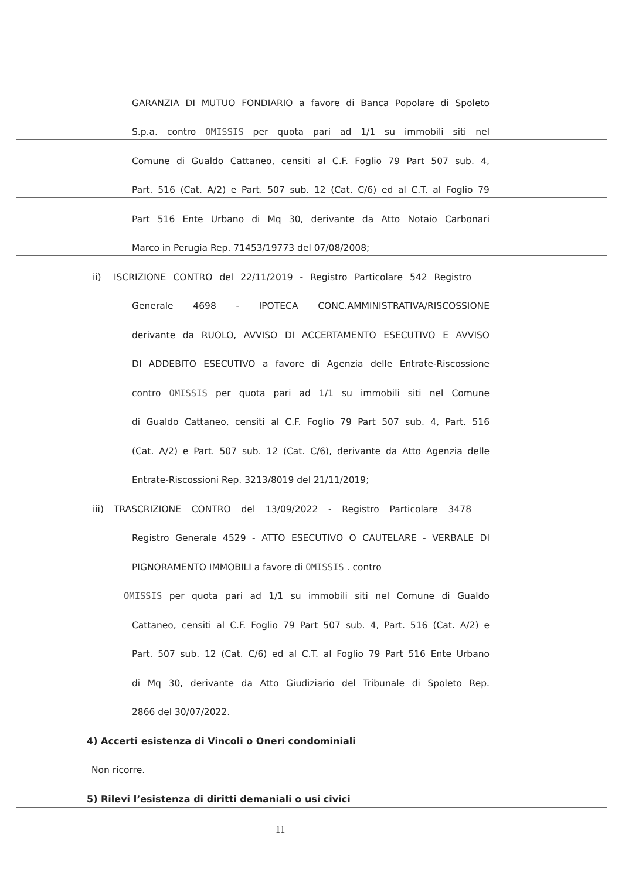GARANZIA DI MUTUO FONDIARIO a favore di Banca Popolare di Spoleto
S.p.a. contro OMISSIS per quota pari ad 1/1 su immobili siti nel
Comune di Gualdo Cattaneo, censiti al C.F. Foglio 79 Part 507 sub. 4,
Part. 516 (Cat. A/2) e Part. 507 sub. 12 (Cat. C/6) ed al C.T. al Foglio 79
Part 516 Ente Urbano di Mq 30, derivante da Atto Notaio Carbonari
Marco in Perugia Rep. 71453/19773 del 07/08/2008;
ii)
ISCRIZIONE CONTRO del 22/11/2019 - Registro Particolare 542 Registro
Generale 4698 - IPOTECA CONC.AMMINISTRATIVA/RISCOSSIONE
derivante da RUOLO, AVVISO DI ACCERTAMENTO ESECUTIVO E AVVISO
DI ADDEBITO ESECUTIVO a favore di Agenzia delle Entrate-Riscossione
contro OMISSIS per quota pari ad 1/1 su immobili siti nel Comune
di Gualdo Cattaneo, censiti al C.F. Foglio 79 Part 507 sub. 4, Part. 516
(Cat. A/2) e Part. 507 sub. 12 (Cat. C/6), derivante da Atto Agenzia delle
Entrate-Riscossioni Rep. 3213/8019 del 21/11/2019;
iii)
TRASCRIZIONE CONTRO del 13/09/2022 - Registro Particolare 3478
Registro Generale 4529 - ATTO ESECUTIVO O CAUTELARE - VERBALE DI
PIGNORAMENTO IMMOBILI a favore di OMISSIS . contro
OMISSIS per quota pari ad 1/1 su immobili siti nel Comune di Gualdo
Cattaneo, censiti al C.F. Foglio 79 Part 507 sub. 4, Part. 516 (Cat. A/2) e
Part. 507 sub. 12 (Cat. C/6) ed al C.T. al Foglio 79 Part 516 Ente Urbano
di Mq 30, derivante da Atto Giudiziario del Tribunale di Spoleto Rep.
2866 del 30/07/2022.
4) Accerti esistenza di Vincoli o Oneri condominiali
Non ricorre.
5) Rilevi l’esistenza di diritti demaniali o usi civici
11